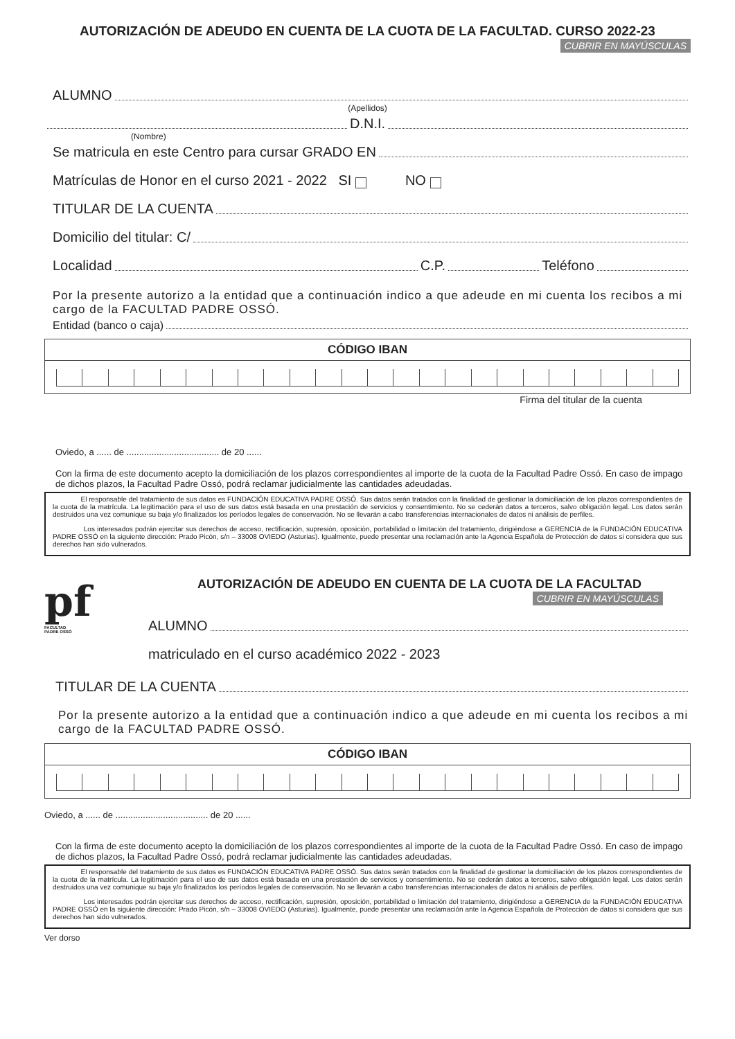AUTORIZACIÓN DE ADEUDO EN CUENTA DE LA CUOTA DE LA FACULTAD. CURSO 2022-23
CUBRIR EN MAYÚSCULAS
ALUMNO
(Apellidos)
D.N.I.
(Nombre)
Se matricula en este Centro para cursar GRADO EN
Matrículas de Honor en el curso 2021 - 2022 SI NO
TITULAR DE LA CUENTA
Domicilio del titular: C/
Localidad C.P. Teléfono
Por la presente autorizo a la entidad que a continuación indico a que adeude en mi cuenta los recibos a mi cargo de la FACULTAD PADRE OSSÓ.
Entidad (banco o caja)
CÓDIGO IBAN
Firma del titular de la cuenta
Oviedo, a ...... de ..................................... de 20 ......
Con la firma de este documento acepto la domiciliación de los plazos correspondientes al importe de la cuota de la Facultad Padre Ossó. En caso de impago de dichos plazos, la Facultad Padre Ossó, podrá reclamar judicialmente las cantidades adeudadas.
El responsable del tratamiento de sus datos es FUNDACIÓN EDUCATIVA PADRE OSSÓ. Sus datos serán tratados con la finalidad de gestionar la domiciliación de los plazos correspondientes de la cuota de la matrícula. La legitimación para el uso de sus datos está basada en una prestación de servicios y consentimiento. No se cederán datos a terceros, salvo obligación legal. Los datos serán destruidos una vez comunique su baja y/o finalizados los períodos legales de conservación. No se llevarán a cabo transferencias internacionales de datos ni análisis de perfiles.
Los interesados podrán ejercitar sus derechos de acceso, rectificación, supresión, oposición, portabilidad o limitación del tratamiento, dirigiéndose a GERENCIA de la FUNDACIÓN EDUCATIVA PADRE OSSÓ en la siguiente dirección: Prado Picón, s/n – 33008 OVIEDO (Asturias). Igualmente, puede presentar una reclamación ante la Agencia Española de Protección de datos si considera que sus derechos han sido vulnerados.
pf
FACULTAD
PADRE OSSÓ
AUTORIZACIÓN DE ADEUDO EN CUENTA DE LA CUOTA DE LA FACULTAD
CUBRIR EN MAYÚSCULAS
ALUMNO
matriculado en el curso académico 2022 - 2023
TITULAR DE LA CUENTA
Por la presente autorizo a la entidad que a continuación indico a que adeude en mi cuenta los recibos a mi cargo de la FACULTAD PADRE OSSÓ.
CÓDIGO IBAN
Oviedo, a ...... de ..................................... de 20 ......
Con la firma de este documento acepto la domiciliación de los plazos correspondientes al importe de la cuota de la Facultad Padre Ossó. En caso de impago de dichos plazos, la Facultad Padre Ossó, podrá reclamar judicialmente las cantidades adeudadas.
El responsable del tratamiento de sus datos es FUNDACIÓN EDUCATIVA PADRE OSSÓ. Sus datos serán tratados con la finalidad de gestionar la domiciliación de los plazos correspondientes de la cuota de la matrícula. La legitimación para el uso de sus datos está basada en una prestación de servicios y consentimiento. No se cederán datos a terceros, salvo obligación legal. Los datos serán destruidos una vez comunique su baja y/o finalizados los períodos legales de conservación. No se llevarán a cabo transferencias internacionales de datos ni análisis de perfiles.
Los interesados podrán ejercitar sus derechos de acceso, rectificación, supresión, oposición, portabilidad o limitación del tratamiento, dirigiéndose a GERENCIA de la FUNDACIÓN EDUCATIVA PADRE OSSÓ en la siguiente dirección: Prado Picón, s/n – 33008 OVIEDO (Asturias). Igualmente, puede presentar una reclamación ante la Agencia Española de Protección de datos si considera que sus derechos han sido vulnerados.
Ver dorso